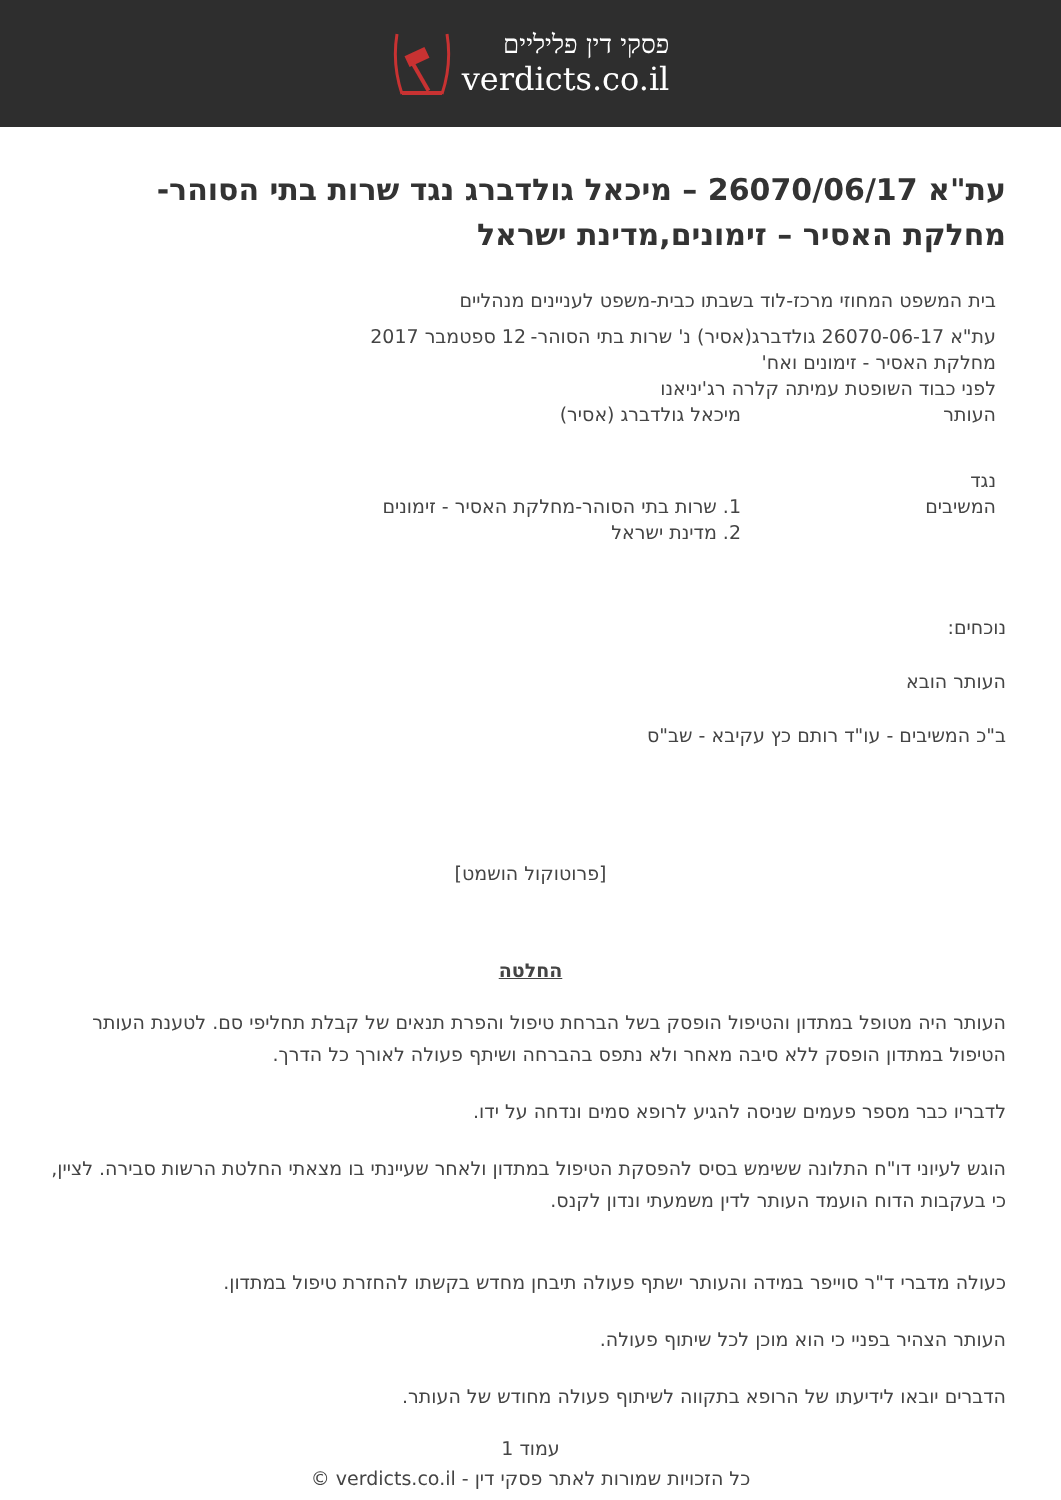פסקי דין פליליים
verdicts.co.il
עת"א 26070/06/17 – מיכאל גולדברג נגד שרות בתי הסוהר-מחלקת האסיר – זימונים,מדינת ישראל
בית המשפט המחוזי מרכז-לוד בשבתו כבית-משפט לעניינים מנהליים
עת"א 26070-06-17 גולדברג(אסיר) נ' שרות בתי הסוהר- 12 ספטמבר 2017
מחלקת האסיר - זימונים ואח'
לפני כבוד השופטת עמיתה קלרה רג'יניאנו
העותר מיכאל גולדברג (אסיר)
נגד
המשיבים 1. שרות בתי הסוהר-מחלקת האסיר - זימונים
2. מדינת ישראל
נוכחים:
העותר הובא
ב"כ המשיבים - עו"ד רותם כץ עקיבא - שב"ס
[פרוטוקול הושמט]
החלטה
העותר היה מטופל במתדון והטיפול הופסק בשל הברחת טיפול והפרת תנאים של קבלת תחליפי סם. לטענת העותר הטיפול במתדון הופסק ללא סיבה מאחר ולא נתפס בהברחה ושיתף פעולה לאורך כל הדרך.
לדבריו כבר מספר פעמים שניסה להגיע לרופא סמים ונדחה על ידו.
הוגש לעיוני דו"ח התלונה ששימש בסיס להפסקת הטיפול במתדון ולאחר שעיינתי בו מצאתי החלטת הרשות סבירה. לציין, כי בעקבות הדוח הועמד העותר לדין משמעתי ונדון לקנס.
כעולה מדברי ד"ר סוייפר במידה והעותר ישתף פעולה תיבחן מחדש בקשתו להחזרת טיפול במתדון.
העותר הצהיר בפניי כי הוא מוכן לכל שיתוף פעולה.
הדברים יובאו לידיעתו של הרופא בתקווה לשיתוף פעולה מחודש של העותר.
עמוד 1
כל הזכויות שמורות לאתר פסקי דין - verdicts.co.il ©